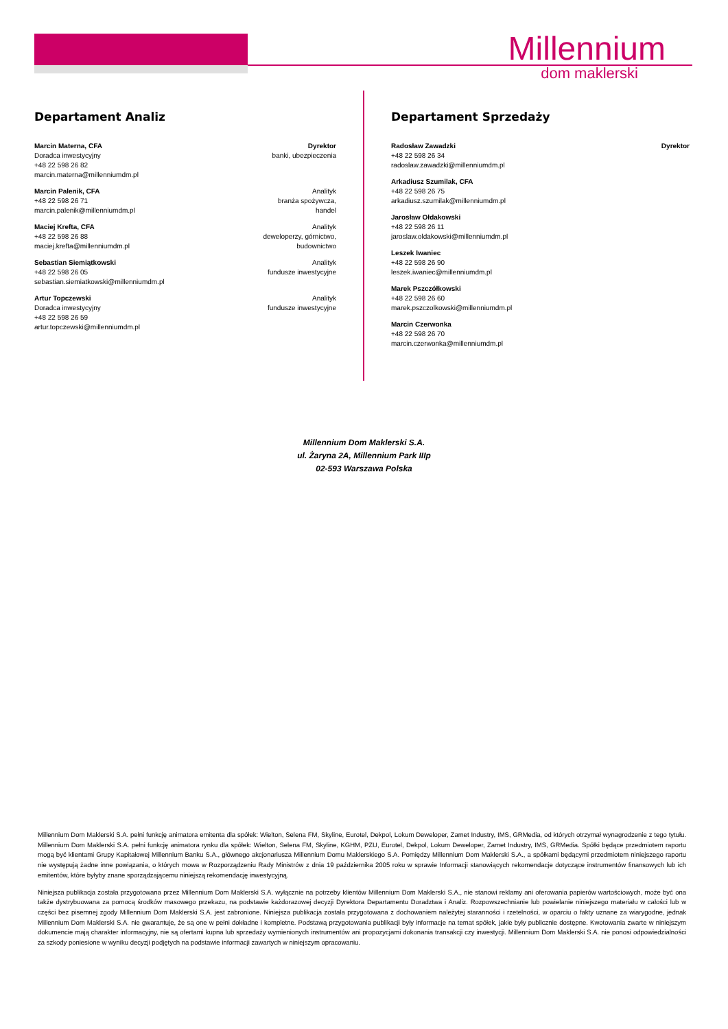Millennium
dom maklerski
Departament Analiz
Marcin Materna, CFA
Doradca inwestycyjny
+48 22 598 26 82
marcin.materna@millenniumdm.pl
Dyrektor
banki, ubezpieczenia
Marcin Palenik, CFA
+48 22 598 26 71
marcin.palenik@millenniumdm.pl
Analityk
branża spożywcza,
handel
Maciej Krefta, CFA
+48 22 598 26 88
maciej.krefta@millenniumdm.pl
Analityk
deweloperzy, górnictwo,
budownictwo
Sebastian Siemiątkowski
+48 22 598 26 05
sebastian.siemiatkowski@millenniumdm.pl
Analityk
fundusze inwestycyjne
Artur Topczewski
Doradca inwestycyjny
+48 22 598 26 59
artur.topczewski@millenniumdm.pl
Analityk
fundusze inwestycyjne
Departament Sprzedaży
Radosław Zawadzki
+48 22 598 26 34
radoslaw.zawadzki@millenniumdm.pl
Dyrektor
Arkadiusz Szumilak, CFA
+48 22 598 26 75
arkadiusz.szumilak@millenniumdm.pl
Jarosław Ołdakowski
+48 22 598 26 11
jaroslaw.oldakowski@millenniumdm.pl
Leszek Iwaniec
+48 22 598 26 90
leszek.iwaniec@millenniumdm.pl
Marek Pszczółkowski
+48 22 598 26 60
marek.pszczolkowski@millenniumdm.pl
Marcin Czerwonka
+48 22 598 26 70
marcin.czerwonka@millenniumdm.pl
Millennium Dom Maklerski S.A.
ul. Żaryna 2A, Millennium Park IIIp
02-593 Warszawa Polska
Millennium Dom Maklerski S.A. pełni funkcję animatora emitenta dla spółek: Wielton, Selena FM, Skyline, Eurotel, Dekpol, Lokum Deweloper, Zamet Industry, IMS, GRMedia, od których otrzymał wynagrodzenie z tego tytułu. Millennium Dom Maklerski S.A. pełni funkcję animatora rynku dla spółek: Wielton, Selena FM, Skyline, KGHM, PZU, Eurotel, Dekpol, Lokum Deweloper, Zamet Industry, IMS, GRMedia. Spółki będące przedmiotem raportu mogą być klientami Grupy Kapitałowej Millennium Banku S.A., głównego akcjonariusza Millennium Domu Maklerskiego S.A. Pomiędzy Millennium Dom Maklerski S.A., a spółkami będącymi przedmiotem niniejszego raportu nie występują żadne inne powiązania, o których mowa w Rozporządzeniu Rady Ministrów z dnia 19 października 2005 roku w sprawie Informacji stanowiących rekomendacje dotyczące instrumentów finansowych lub ich emitentów, które byłyby znane sporządzającemu niniejszą rekomendację inwestycyjną.
Niniejsza publikacja została przygotowana przez Millennium Dom Maklerski S.A. wyłącznie na potrzeby klientów Millennium Dom Maklerski S.A., nie stanowi reklamy ani oferowania papierów wartościowych, może być ona także dystrybuowana za pomocą środków masowego przekazu, na podstawie każdorazowej decyzji Dyrektora Departamentu Doradztwa i Analiz. Rozpowszechnianie lub powielanie niniejszego materiału w całości lub w części bez pisemnej zgody Millennium Dom Maklerski S.A. jest zabronione. Niniejsza publikacja została przygotowana z dochowaniem należytej staranności i rzetelności, w oparciu o fakty uznane za wiarygodne, jednak Millennium Dom Maklerski S.A. nie gwarantuje, że są one w pełni dokładne i kompletne. Podstawą przygotowania publikacji były informacje na temat spółek, jakie były publicznie dostępne. Kwotowania zwarte w niniejszym dokumencie mają charakter informacyjny, nie są ofertami kupna lub sprzedaży wymienionych instrumentów ani propozycjami dokonania transakcji czy inwestycji. Millennium Dom Maklerski S.A. nie ponosi odpowiedzialności za szkody poniesione w wyniku decyzji podjętych na podstawie informacji zawartych w niniejszym opracowaniu.